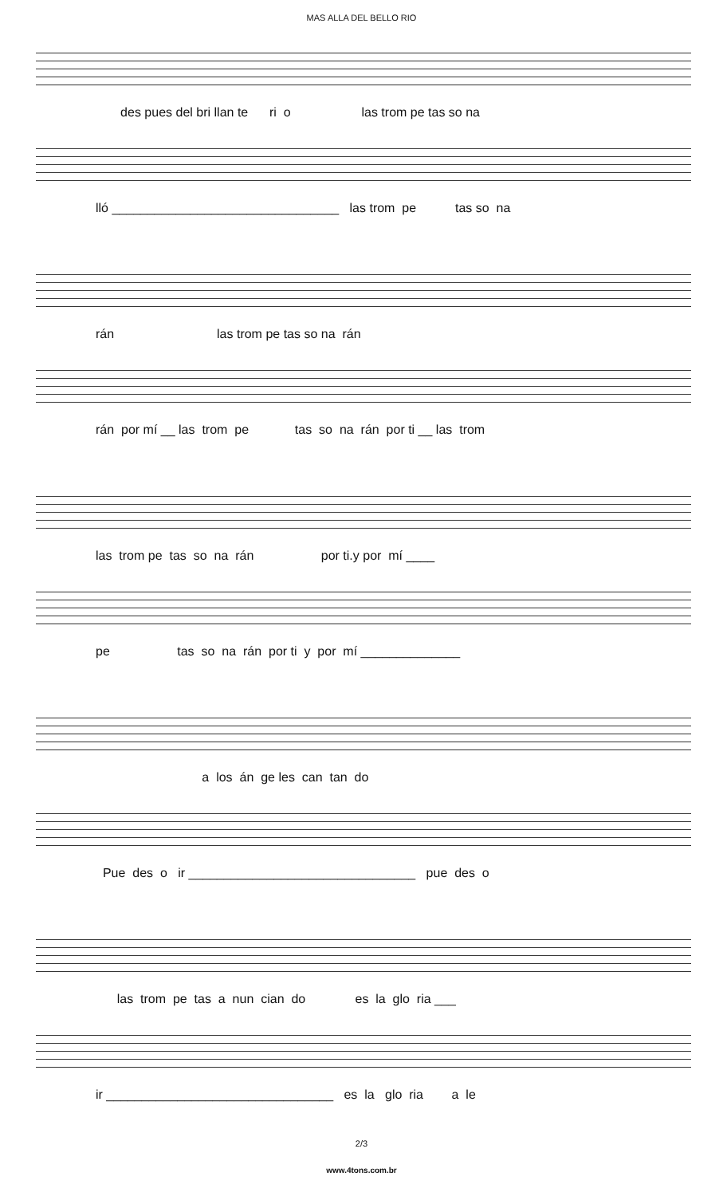MAS ALLA DEL BELLO RIO
des pues del bri llan te ri o las trom pe tas so na
lló ________________________________ las trom pe tas so na
rán las trom pe tas so na rán
rán por mí __ las trom pe tas so na rán por ti __ las trom
las trom pe tas so na rán por ti.y por mí ____
pe tas so na rán por ti y por mí ______________
a los án ge les can tan do
Pue des o ir ________________________________ pue des o
las trom pe tas a nun cian do es la glo ria ___
ir ________________________________ es la glo ria a le
2/3
www.4tons.com.br